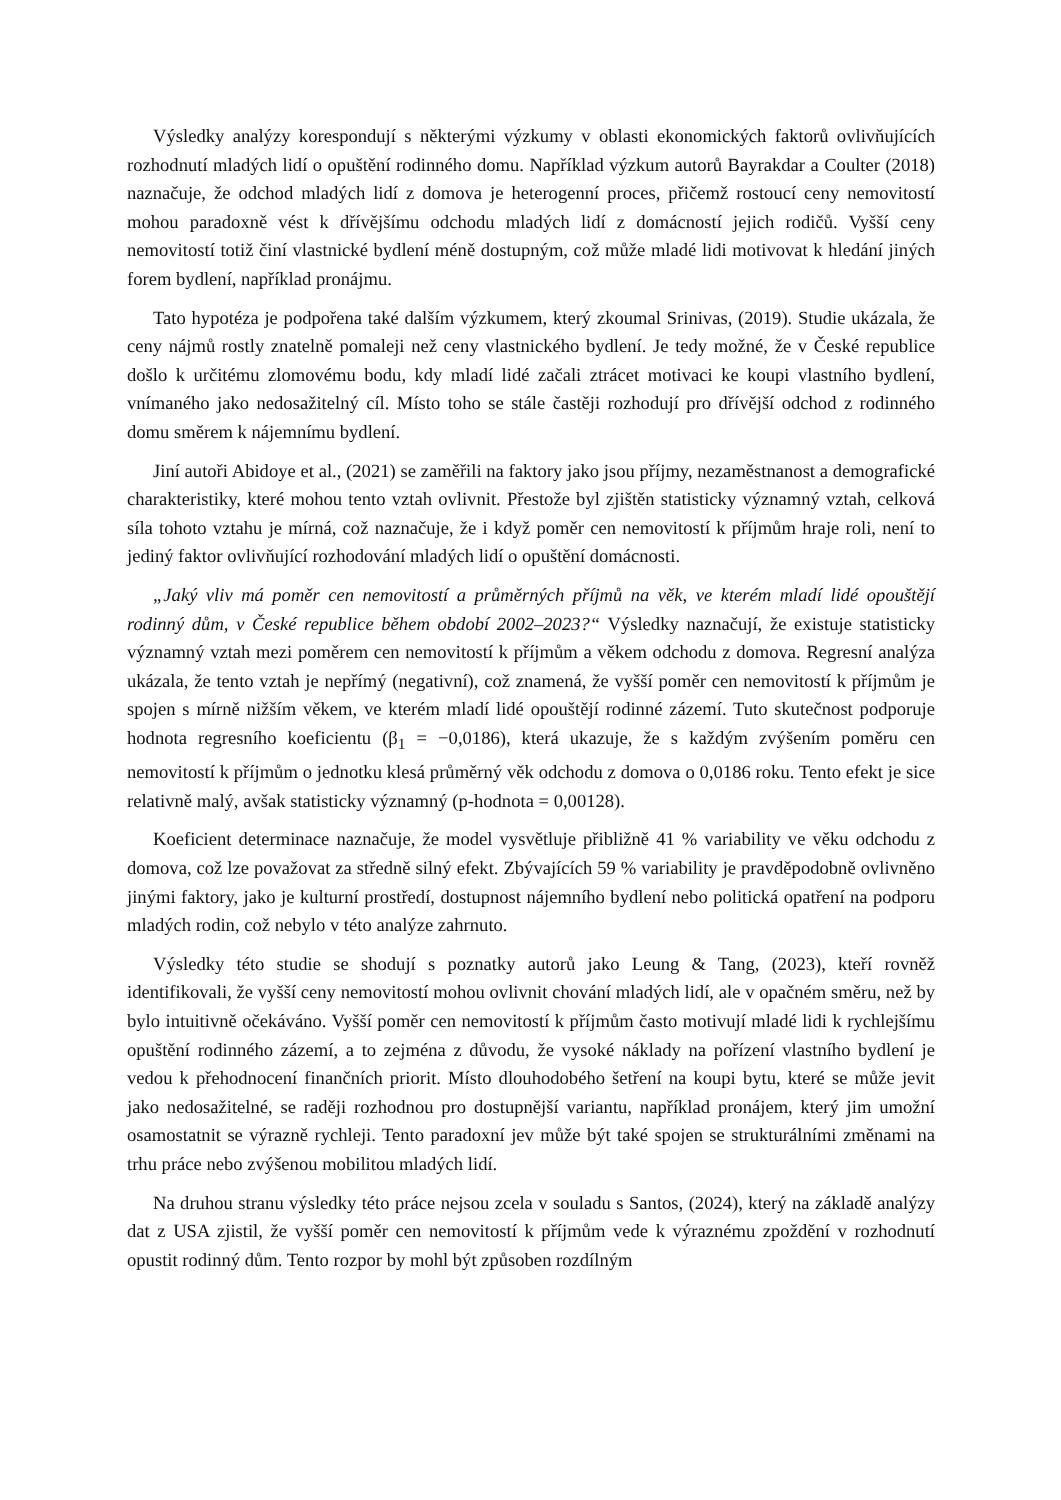Výsledky analýzy korespondují s některými výzkumy v oblasti ekonomických faktorů ovlivňujících rozhodnutí mladých lidí o opuštění rodinného domu. Například výzkum autorů Bayrakdar a Coulter (2018) naznačuje, že odchod mladých lidí z domova je heterogenní proces, přičemž rostoucí ceny nemovitostí mohou paradoxně vést k dřívějšímu odchodu mladých lidí z domácností jejich rodičů. Vyšší ceny nemovitostí totiž činí vlastnické bydlení méně dostupným, což může mladé lidi motivovat k hledání jiných forem bydlení, například pronájmu.
Tato hypotéza je podpořena také dalším výzkumem, který zkoumal Srinivas, (2019). Studie ukázala, že ceny nájmů rostly znatelně pomaleji než ceny vlastnického bydlení. Je tedy možné, že v České republice došlo k určitému zlomovému bodu, kdy mladí lidé začali ztrácet motivaci ke koupi vlastního bydlení, vnímaného jako nedosažitelný cíl. Místo toho se stále častěji rozhodují pro dřívější odchod z rodinného domu směrem k nájemnímu bydlení.
Jiní autoři Abidoye et al., (2021) se zaměřili na faktory jako jsou příjmy, nezaměstnanost a demografické charakteristiky, které mohou tento vztah ovlivnit. Přestože byl zjištěn statisticky významný vztah, celková síla tohoto vztahu je mírná, což naznačuje, že i když poměr cen nemovitostí k příjmům hraje roli, není to jediný faktor ovlivňující rozhodování mladých lidí o opuštění domácnosti.
„Jaký vliv má poměr cen nemovitostí a průměrných příjmů na věk, ve kterém mladí lidé opouštějí rodinný dům, v České republice během období 2002–2023?“ Výsledky naznačují, že existuje statisticky významný vztah mezi poměrem cen nemovitostí k příjmům a věkem odchodu z domova. Regresní analýza ukázala, že tento vztah je nepřímý (negativní), což znamená, že vyšší poměr cen nemovitostí k příjmům je spojen s mírně nižším věkem, ve kterém mladí lidé opouštějí rodinné zázemí. Tuto skutečnost podporuje hodnota regresního koeficientu (β<sub>1</sub> = −0,0186), která ukazuje, že s každým zvýšením poměru cen nemovitostí k příjmům o jednotku klesá průměrný věk odchodu z domova o 0,0186 roku. Tento efekt je sice relativně malý, avšak statisticky významný (p-hodnota = 0,00128).
Koeficient determinace naznačuje, že model vysvětluje přibližně 41 % variability ve věku odchodu z domova, což lze považovat za středně silný efekt. Zbývajících 59 % variability je pravděpodobně ovlivněno jinými faktory, jako je kulturní prostředí, dostupnost nájemního bydlení nebo politická opatření na podporu mladých rodin, což nebylo v této analýze zahrnuto.
Výsledky této studie se shodují s poznatky autorů jako Leung & Tang, (2023), kteří rovněž identifikovali, že vyšší ceny nemovitostí mohou ovlivnit chování mladých lidí, ale v opačném směru, než by bylo intuitivně očekáváno. Vyšší poměr cen nemovitostí k příjmům často motivují mladé lidi k rychlejšímu opuštění rodinného zázemí, a to zejména z důvodu, že vysoké náklady na pořízení vlastního bydlení je vedou k přehodnocení finančních priorit. Místo dlouhodobého šetření na koupi bytu, které se může jevit jako nedosažitelné, se raději rozhodnou pro dostupnější variantu, například pronájem, který jim umožní osamostatnit se výrazně rychleji. Tento paradoxní jev může být také spojen se strukturálními změnami na trhu práce nebo zvýšenou mobilitou mladých lidí.
Na druhou stranu výsledky této práce nejsou zcela v souladu s Santos, (2024), který na základě analýzy dat z USA zjistil, že vyšší poměr cen nemovitostí k příjmům vede k výraznému zpoždění v rozhodnutí opustit rodinný dům. Tento rozpor by mohl být způsoben rozdílným